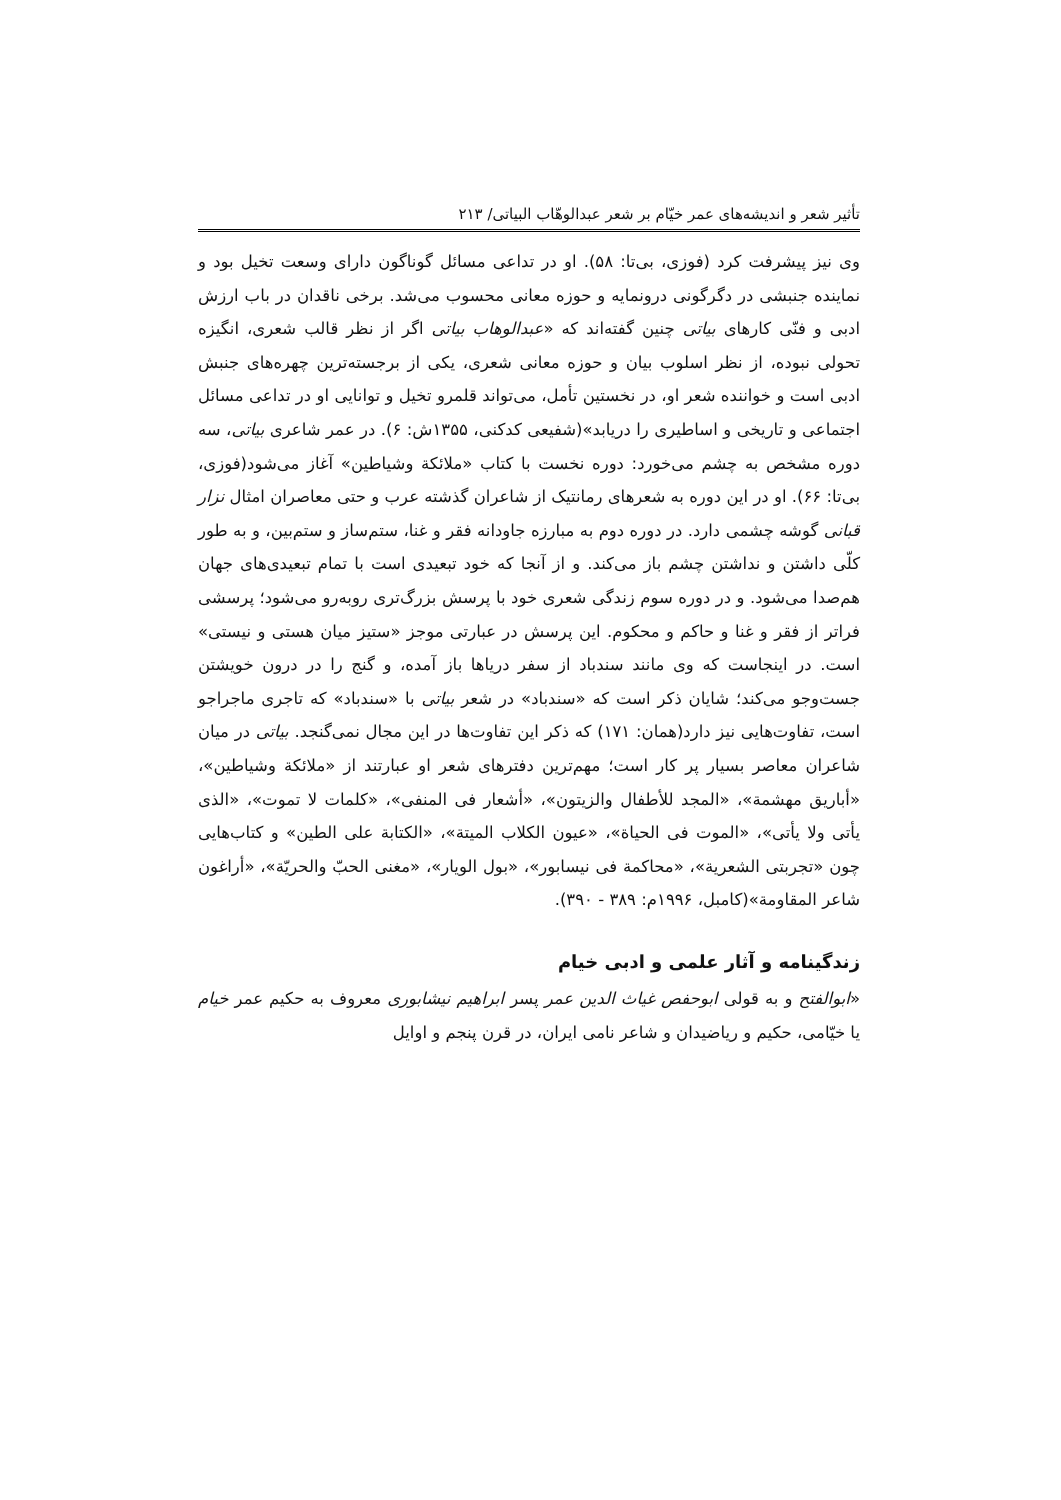تأثیر شعر و اندیشه‌های عمر خیّام بر شعر عبدالوهّاب البیاتی/ ۲۱۳
وی نیز پیشرفت کرد (فوزی، بی‌تا: ۵۸). او در تداعی مسائل گوناگون دارای وسعت تخیل بود و نماینده جنبشی در دگرگونی درونمایه و حوزه معانی محسوب می‌شد. برخی ناقدان در باب ارزش ادبی و فنّی کارهای بیاتی چنین گفته‌اند که «عبدالوهاب بیاتی اگر از نظر قالب شعری، انگیزه تحولی نبوده، از نظر اسلوب بیان و حوزه معانی شعری، یکی از برجسته‌ترین چهره‌های جنبش ادبی است و خواننده شعر او، در نخستین تأمل، می‌تواند قلمرو تخیل و توانایی او در تداعی مسائل اجتماعی و تاریخی و اساطیری را دریابد»(شفیعی کدکنی، ۱۳۵۵ش: ۶). در عمر شاعری بیاتی، سه دوره مشخص به چشم می‌خورد: دوره نخست با کتاب «ملائکة وشیاطین» آغاز می‌شود(فوزی، بی‌تا: ۶۶). او در این دوره به شعرهای رمانتیک از شاعران گذشته عرب و حتی معاصران امثال نزار قبانی گوشه چشمی دارد. در دوره دوم به مبارزه جاودانه فقر و غنا، ستم‌ساز و ستم‌بین، و به طور کلّی داشتن و نداشتن چشم باز می‌کند. و از آنجا که خود تبعیدی است با تمام تبعیدی‌های جهان هم‌صدا می‌شود. و در دوره سوم زندگی شعری خود با پرسش بزرگ‌تری روبه‌رو می‌شود؛ پرسشی فراتر از فقر و غنا و حاکم و محکوم. این پرسش در عبارتی موجز «ستیز میان هستی و نیستی» است. در اینجاست که وی مانند سندباد از سفر دریاها باز آمده، و گنج را در درون خویشتن جست‌وجو می‌کند؛ شایان ذکر است که «سندباد» در شعر بیاتی با «سندباد» که تاجری ماجراجو است، تفاوت‌هایی نیز دارد(همان: ۱۷۱) که ذکر این تفاوت‌ها در این مجال نمی‌گنجد. بیاتی در میان شاعران معاصر بسیار پر کار است؛ مهم‌ترین دفترهای شعر او عبارتند از «ملائکة وشیاطین»، «أباریق مهشمة»، «المجد للأطفال والزیتون»، «أشعار فی المنفی»، «کلمات لا تموت»، «الذی یأتی ولا یأتی»، «الموت فی الحیاة»، «عیون الکلاب المیتة»، «الکتابة علی الطین» و کتاب‌هایی چون «تجربتی الشعریة»، «محاکمة فی نیسابور»، «بول الویار»، «مغنی الحبّ والحریّة»، «أراغون شاعر المقاومة»(کامبل، ۱۹۹۶م: ۳۸۹ - ۳۹۰).
زندگینامه و آثار علمی و ادبی خیام
«ابوالفتح و به قولی ابوحفص غیاث الدین عمر پسر ابراهیم نیشابوری معروف به حکیم عمر خیام یا خیّامی، حکیم و ریاضیدان و شاعر نامی ایران، در قرن پنجم و اوایل